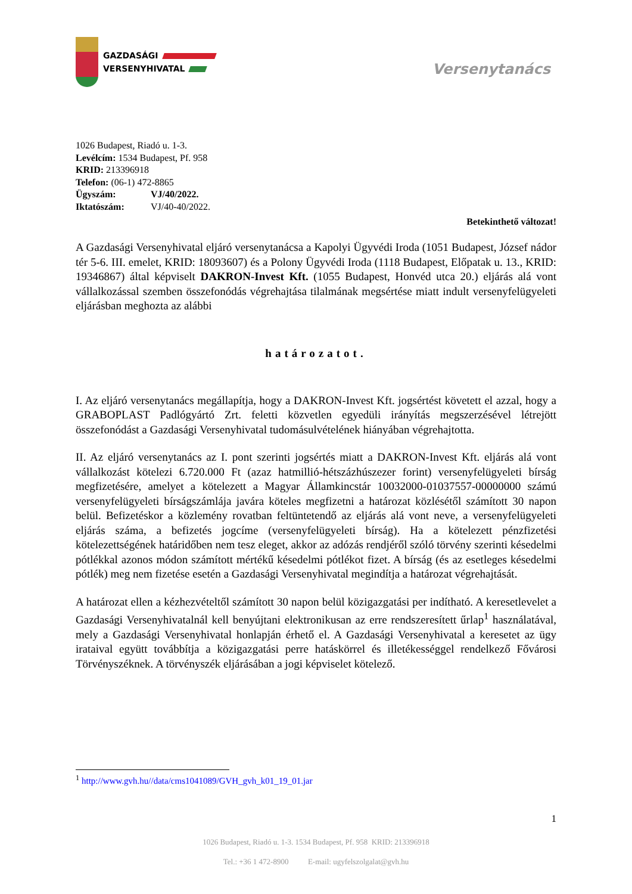GAZDASÁGI
VERSENYHIVATAL
Versenytanács
1026 Budapest, Riadó u. 1-3.
Levélcím: 1534 Budapest, Pf. 958
KRID: 213396918
Telefon: (06-1) 472-8865
Ügyszám: VJ/40/2022.
Iktatószám: VJ/40-40/2022.
Betekinthető változat!
A Gazdasági Versenyhivatal eljáró versenytanácsa a Kapolyi Ügyvédi Iroda (1051 Budapest, József nádor tér 5-6. III. emelet, KRID: 18093607) és a Polony Ügyvédi Iroda (1118 Budapest, Előpatak u. 13., KRID: 19346867) által képviselt DAKRON-Invest Kft. (1055 Budapest, Honvéd utca 20.) eljárás alá vont vállalkozással szemben összefonódás végrehajtása tilalmának megsértése miatt indult versenyfelügyeleti eljárásban meghozta az alábbi
határozatot.
I. Az eljáró versenytanács megállapítja, hogy a DAKRON-Invest Kft. jogsértést követett el azzal, hogy a GRABOPLAST Padlógyártó Zrt. feletti közvetlen egyedüli irányítás megszerzésével létrejött összefonódást a Gazdasági Versenyhivatal tudomásulvételének hiányában végrehajtotta.
II. Az eljáró versenytanács az I. pont szerinti jogsértés miatt a DAKRON-Invest Kft. eljárás alá vont vállalkozást kötelezi 6.720.000 Ft (azaz hatmillió-hétszázhúszezer forint) versenyfelügyeleti bírság megfizetésére, amelyet a kötelezett a Magyar Államkincstár 10032000-01037557-00000000 számú versenyfelügyeleti bírságszámlája javára köteles megfizetni a határozat közlésétől számított 30 napon belül. Befizetéskor a közlemény rovatban feltüntetendő az eljárás alá vont neve, a versenyfelügyeleti eljárás száma, a befizetés jogcíme (versenyfelügyeleti bírság). Ha a kötelezett pénzfizetési kötelezettségének határidőben nem tesz eleget, akkor az adózás rendjéről szóló törvény szerinti késedelmi pótlékkal azonos módon számított mértékű késedelmi pótlékot fizet. A bírság (és az esetleges késedelmi pótlék) meg nem fizetése esetén a Gazdasági Versenyhivatal megindítja a határozat végrehajtását.
A határozat ellen a kézhezvételtől számított 30 napon belül közigazgatási per indítható. A keresetlevelet a Gazdasági Versenyhivatalnál kell benyújtani elektronikusan az erre rendszeresített űrlap<sup>1</sup> használatával, mely a Gazdasági Versenyhivatal honlapján érhető el. A Gazdasági Versenyhivatal a keresetet az ügy irataival együtt továbbítja a közigazgatási perre hatáskörrel és illetékességgel rendelkező Fővárosi Törvényszéknek. A törvényszék eljárásában a jogi képviselet kötelező.
<sup>1</sup> http://www.gvh.hu//data/cms1041089/GVH_gvh_k01_19_01.jar
1
1026 Budapest, Riadó u. 1-3. 1534 Budapest, Pf. 958 KRID: 213396918
Tel.: +36 1 472-8900 E-mail: ugyfelszolgalat@gvh.hu